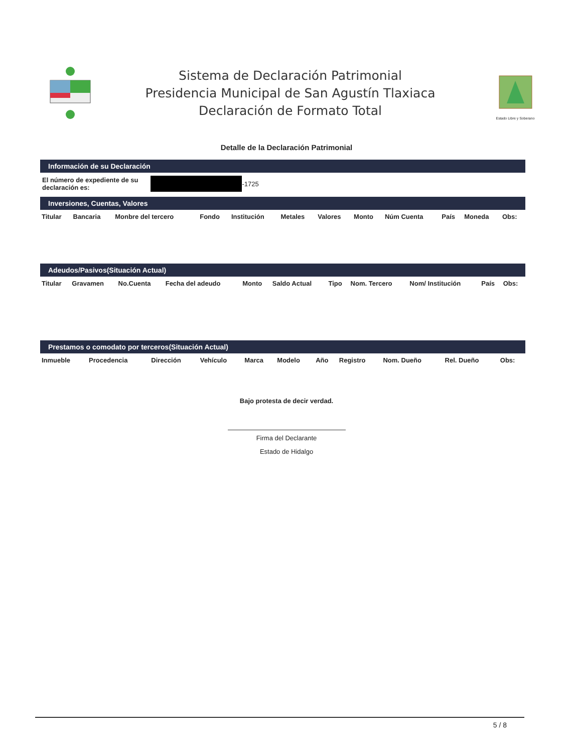Sistema de Declaración Patrimonial
Presidencia Municipal de San Agustín Tlaxiaca
Declaración de Formato Total
Estado Libre y Soberano
Detalle de la Declaración Patrimonial
Información de su Declaración
El número de expediente de su
declaración es: -1725
Inversiones, Cuentas, Valores
| Titular | Bancaria | Monbre del tercero | Fondo | Institución | Metales | Valores | Monto | Núm Cuenta | País | Moneda | Obs: |
| --- | --- | --- | --- | --- | --- | --- | --- | --- | --- | --- | --- |
Adeudos/Pasivos(Situación Actual)
| Titular | Gravamen | No.Cuenta | Fecha del adeudo | Monto | Saldo Actual | Tipo | Nom. Tercero | Nom/ Institución | País | Obs: |
| --- | --- | --- | --- | --- | --- | --- | --- | --- | --- | --- |
Prestamos o comodato por terceros(Situación Actual)
| Inmueble | Procedencia | Dirección | Vehículo | Marca | Modelo | Año | Registro | Nom. Dueño | Rel. Dueño | Obs: |
| --- | --- | --- | --- | --- | --- | --- | --- | --- | --- | --- |
Bajo protesta de decir verdad.
Firma del Declarante
Estado de Hidalgo
5 / 8